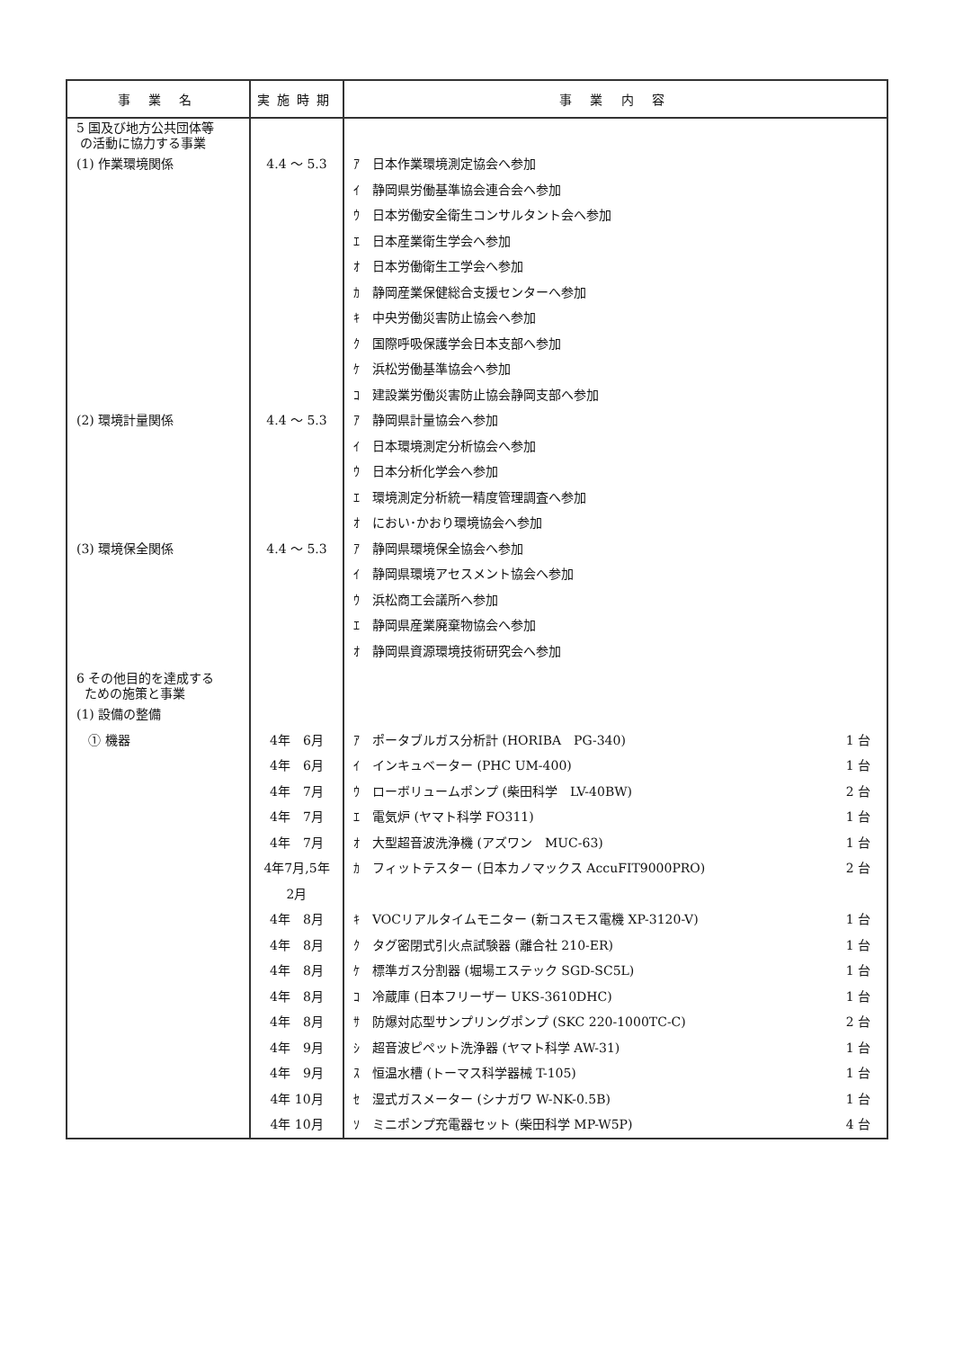| 事 業 名 | 実施時期 | 事 業 内 容 | |
| --- | --- | --- | --- |
| 5 国及び地方公共団体等 の活動に協力する事業 | | | |
| (1) 作業環境関係 | 4.4 ～ 5.3 | ｱ 日本作業環境測定協会へ参加 | |
| | | ｲ 静岡県労働基準協会連合会へ参加 | |
| | | ｳ 日本労働安全衛生コンサルタント会へ参加 | |
| | | ｴ 日本産業衛生学会へ参加 | |
| | | ｵ 日本労働衛生工学会へ参加 | |
| | | ｶ 静岡産業保健総合支援センターへ参加 | |
| | | ｷ 中央労働災害防止協会へ参加 | |
| | | ｸ 国際呼吸保護学会日本支部へ参加 | |
| | | ｹ 浜松労働基準協会へ参加 | |
| | | ｺ 建設業労働災害防止協会静岡支部へ参加 | |
| (2) 環境計量関係 | 4.4 ～ 5.3 | ｱ 静岡県計量協会へ参加 | |
| | | ｲ 日本環境測定分析協会へ参加 | |
| | | ｳ 日本分析化学会へ参加 | |
| | | ｴ 環境測定分析統一精度管理調査へ参加 | |
| | | ｵ におい･かおり環境協会へ参加 | |
| (3) 環境保全関係 | 4.4 ～ 5.3 | ｱ 静岡県環境保全協会へ参加 | |
| | | ｲ 静岡県環境アセスメント協会へ参加 | |
| | | ｳ 浜松商工会議所へ参加 | |
| | | ｴ 静岡県産業廃棄物協会へ参加 | |
| | | ｵ 静岡県資源環境技術研究会へ参加 | |
| 6 その他目的を達成する ための施策と事業 | | | |
| (1) 設備の整備 | | | |
| ① 機器 | 4年 6月 | ｱ ポータブルガス分析計 (HORIBA PG-340) | 1 台 |
| | 4年 6月 | ｲ インキュベーター (PHC UM-400) | 1 台 |
| | 4年 7月 | ｳ ローボリュームポンプ (柴田科学 LV-40BW) | 2 台 |
| | 4年 7月 | ｴ 電気炉 (ヤマト科学 FO311) | 1 台 |
| | 4年 7月 | ｵ 大型超音波洗浄機 (アズワン MUC-63) | 1 台 |
| | 4年7月,5年2月 | ｶ フィットテスター (日本カノマックス AccuFIT9000PRO) | 2 台 |
| | 4年 8月 | ｷ VOCリアルタイムモニター (新コスモス電機 XP-3120-V) | 1 台 |
| | 4年 8月 | ｸ タグ密閉式引火点試験器 (離合社 210-ER) | 1 台 |
| | 4年 8月 | ｹ 標準ガス分割器 (堀場エステック SGD-SC5L) | 1 台 |
| | 4年 8月 | ｺ 冷蔵庫 (日本フリーザー UKS-3610DHC) | 1 台 |
| | 4年 8月 | ｻ 防爆対応型サンプリングポンプ (SKC 220-1000TC-C) | 2 台 |
| | 4年 9月 | ｼ 超音波ピペット洗浄器 (ヤマト科学 AW-31) | 1 台 |
| | 4年 9月 | ｽ 恒温水槽 (トーマス科学器械 T-105) | 1 台 |
| | 4年 10月 | ｾ 湿式ガスメーター (シナガワ W-NK-0.5B) | 1 台 |
| | 4年 10月 | ｿ ミニポンプ充電器セット (柴田科学 MP-W5P) | 4 台 |